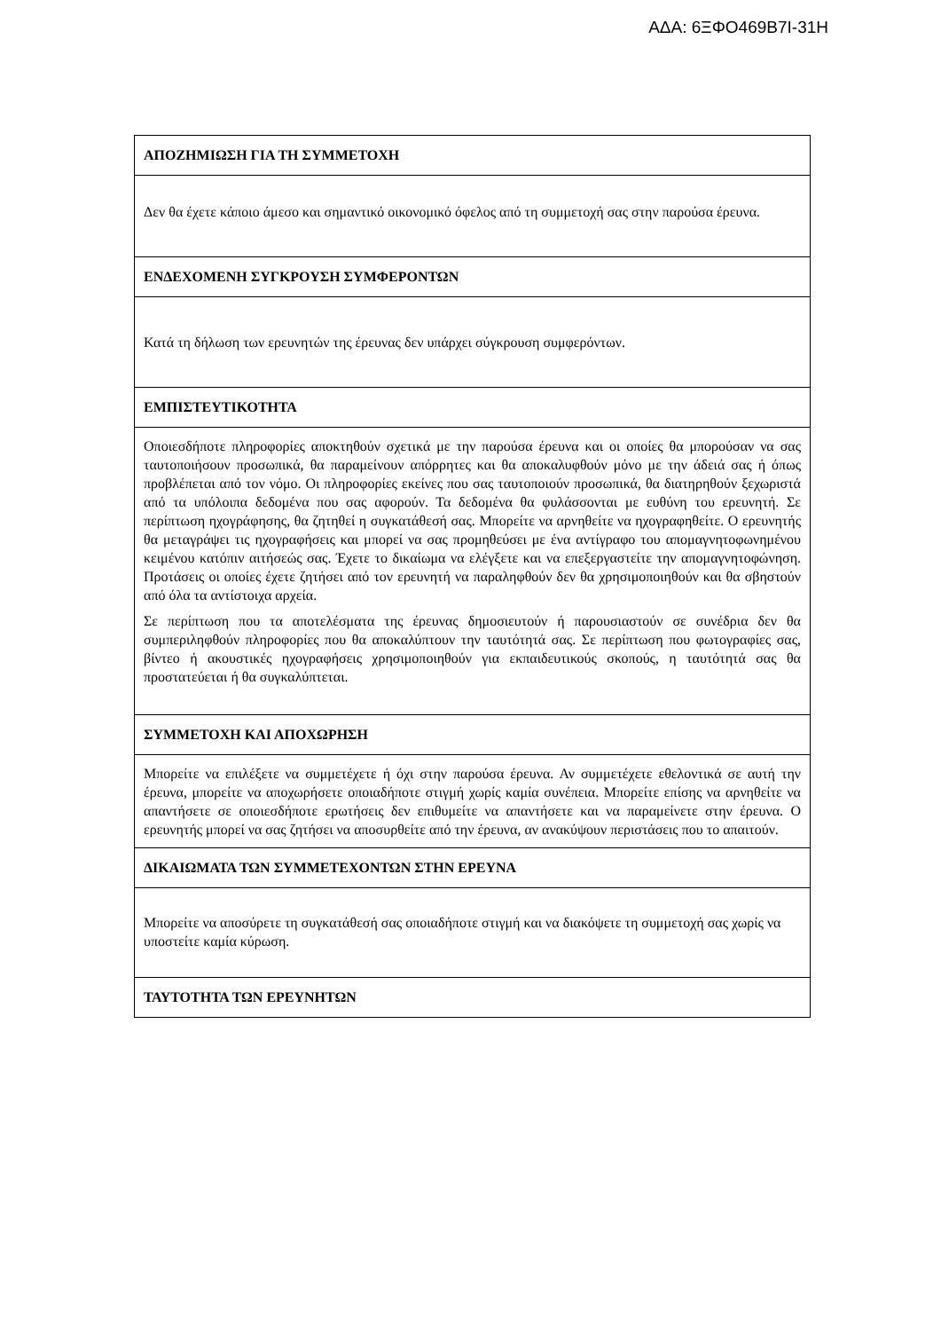ΑΔΑ: 6ΞΦΟ469Β7Ι-31Η
| ΑΠΟΖΗΜΙΩΣΗ ΓΙΑ ΤΗ ΣΥΜΜΕΤΟΧΗ |
| --- |
| Δεν θα έχετε κάποιο άμεσο και σημαντικό οικονομικό όφελος από τη συμμετοχή σας στην παρούσα έρευνα. |
| ΕΝΔΕΧΟΜΕΝΗ ΣΥΓΚΡΟΥΣΗ ΣΥΜΦΕΡΟΝΤΩΝ |
| Κατά τη δήλωση των ερευνητών της έρευνας δεν υπάρχει σύγκρουση συμφερόντων. |
| ΕΜΠΙΣΤΕΥΤΙΚΟΤΗΤΑ |
| Οποιεσδήποτε πληροφορίες αποκτηθούν σχετικά με την παρούσα έρευνα και οι οποίες θα μπορούσαν να σας ταυτοποιήσουν προσωπικά, θα παραμείνουν απόρρητες και θα αποκαλυφθούν μόνο με την άδειά σας ή όπως προβλέπεται από τον νόμο. Οι πληροφορίες εκείνες που σας ταυτοποιούν προσωπικά, θα διατηρηθούν ξεχωριστά από τα υπόλοιπα δεδομένα που σας αφορούν. Τα δεδομένα θα φυλάσσονται με ευθύνη του ερευνητή. Σε περίπτωση ηχογράφησης, θα ζητηθεί η συγκατάθεσή σας. Μπορείτε να αρνηθείτε να ηχογραφηθείτε. Ο ερευνητής θα μεταγράψει τις ηχογραφήσεις και μπορεί να σας προμηθεύσει με ένα αντίγραφο του απομαγνητοφωνημένου κειμένου κατόπιν αιτήσεώς σας. Έχετε το δικαίωμα να ελέγξετε και να επεξεργαστείτε την απομαγνητοφώνηση. Προτάσεις οι οποίες έχετε ζητήσει από τον ερευνητή να παραληφθούν δεν θα χρησιμοποιηθούν και θα σβηστούν από όλα τα αντίστοιχα αρχεία. Σε περίπτωση που τα αποτελέσματα της έρευνας δημοσιευτούν ή παρουσιαστούν σε συνέδρια δεν θα συμπεριληφθούν πληροφορίες που θα αποκαλύπτουν την ταυτότητά σας. Σε περίπτωση που φωτογραφίες σας, βίντεο ή ακουστικές ηχογραφήσεις χρησιμοποιηθούν για εκπαιδευτικούς σκοπούς, η ταυτότητά σας θα προστατεύεται ή θα συγκαλύπτεται. |
| ΣΥΜΜΕΤΟΧΗ ΚΑΙ ΑΠΟΧΩΡΗΣΗ |
| Μπορείτε να επιλέξετε να συμμετέχετε ή όχι στην παρούσα έρευνα. Αν συμμετέχετε εθελοντικά σε αυτή την έρευνα, μπορείτε να αποχωρήσετε οποιαδήποτε στιγμή χωρίς καμία συνέπεια. Μπορείτε επίσης να αρνηθείτε να απαντήσετε σε οποιεσδήποτε ερωτήσεις δεν επιθυμείτε να απαντήσετε και να παραμείνετε στην έρευνα. Ο ερευνητής μπορεί να σας ζητήσει να αποσυρθείτε από την έρευνα, αν ανακύψουν περιστάσεις που το απαιτούν. |
| ΔΙΚΑΙΩΜΑΤΑ ΤΩΝ ΣΥΜΜΕΤΕΧΟΝΤΩΝ ΣΤΗΝ ΕΡΕΥΝΑ |
| Μπορείτε να αποσύρετε τη συγκατάθεσή σας οποιαδήποτε στιγμή και να διακόψετε τη συμμετοχή σας χωρίς να υποστείτε καμία κύρωση. |
| ΤΑΥΤΟΤΗΤΑ ΤΩΝ ΕΡΕΥΝΗΤΩΝ |